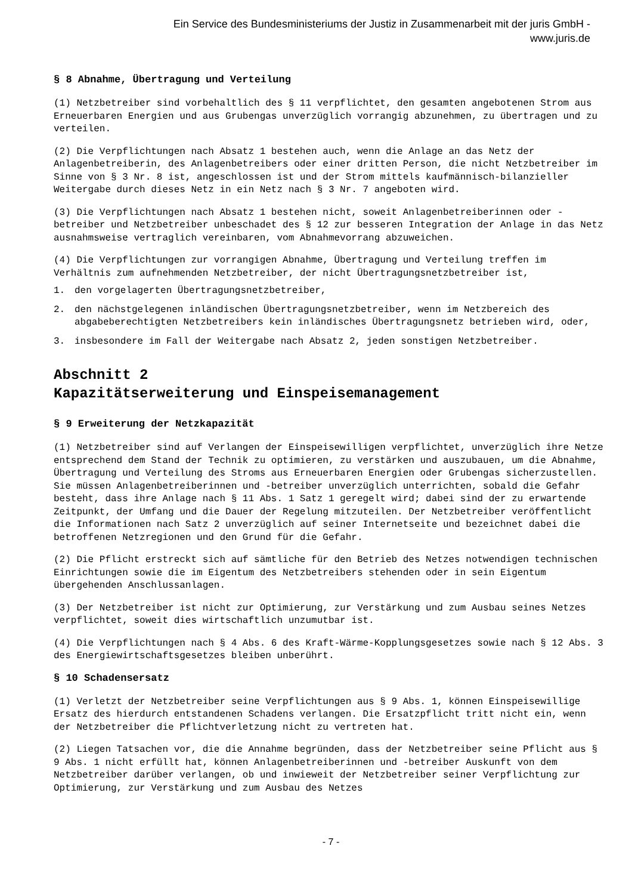Ein Service des Bundesministeriums der Justiz in Zusammenarbeit mit der juris GmbH -
www.juris.de
§ 8 Abnahme, Übertragung und Verteilung
(1) Netzbetreiber sind vorbehaltlich des § 11 verpflichtet, den gesamten angebotenen Strom aus Erneuerbaren Energien und aus Grubengas unverzüglich vorrangig abzunehmen, zu übertragen und zu verteilen.
(2) Die Verpflichtungen nach Absatz 1 bestehen auch, wenn die Anlage an das Netz der Anlagenbetreiberin, des Anlagenbetreibers oder einer dritten Person, die nicht Netzbetreiber im Sinne von § 3 Nr. 8 ist, angeschlossen ist und der Strom mittels kaufmännisch-bilanzieller Weitergabe durch dieses Netz in ein Netz nach § 3 Nr. 7 angeboten wird.
(3) Die Verpflichtungen nach Absatz 1 bestehen nicht, soweit Anlagenbetreiberinnen oder -betreiber und Netzbetreiber unbeschadet des § 12 zur besseren Integration der Anlage in das Netz ausnahmsweise vertraglich vereinbaren, vom Abnahmevorrang abzuweichen.
(4) Die Verpflichtungen zur vorrangigen Abnahme, Übertragung und Verteilung treffen im Verhältnis zum aufnehmenden Netzbetreiber, der nicht Übertragungsnetzbetreiber ist,
1. den vorgelagerten Übertragungsnetzbetreiber,
2. den nächstgelegenen inländischen Übertragungsnetzbetreiber, wenn im Netzbereich des abgabeberechtigten Netzbetreibers kein inländisches Übertragungsnetz betrieben wird, oder,
3. insbesondere im Fall der Weitergabe nach Absatz 2, jeden sonstigen Netzbetreiber.
Abschnitt 2
Kapazitätserweiterung und Einspeisemanagement
§ 9 Erweiterung der Netzkapazität
(1) Netzbetreiber sind auf Verlangen der Einspeisewilligen verpflichtet, unverzüglich ihre Netze entsprechend dem Stand der Technik zu optimieren, zu verstärken und auszubauen, um die Abnahme, Übertragung und Verteilung des Stroms aus Erneuerbaren Energien oder Grubengas sicherzustellen. Sie müssen Anlagenbetreiberinnen und -betreiber unverzüglich unterrichten, sobald die Gefahr besteht, dass ihre Anlage nach § 11 Abs. 1 Satz 1 geregelt wird; dabei sind der zu erwartende Zeitpunkt, der Umfang und die Dauer der Regelung mitzuteilen. Der Netzbetreiber veröffentlicht die Informationen nach Satz 2 unverzüglich auf seiner Internetseite und bezeichnet dabei die betroffenen Netzregionen und den Grund für die Gefahr.
(2) Die Pflicht erstreckt sich auf sämtliche für den Betrieb des Netzes notwendigen technischen Einrichtungen sowie die im Eigentum des Netzbetreibers stehenden oder in sein Eigentum übergehenden Anschlussanlagen.
(3) Der Netzbetreiber ist nicht zur Optimierung, zur Verstärkung und zum Ausbau seines Netzes verpflichtet, soweit dies wirtschaftlich unzumutbar ist.
(4) Die Verpflichtungen nach § 4 Abs. 6 des Kraft-Wärme-Kopplungsgesetzes sowie nach § 12 Abs. 3 des Energiewirtschaftsgesetzes bleiben unberührt.
§ 10 Schadensersatz
(1) Verletzt der Netzbetreiber seine Verpflichtungen aus § 9 Abs. 1, können Einspeisewillige Ersatz des hierdurch entstandenen Schadens verlangen. Die Ersatzpflicht tritt nicht ein, wenn der Netzbetreiber die Pflichtverletzung nicht zu vertreten hat.
(2) Liegen Tatsachen vor, die die Annahme begründen, dass der Netzbetreiber seine Pflicht aus § 9 Abs. 1 nicht erfüllt hat, können Anlagenbetreiberinnen und -betreiber Auskunft von dem Netzbetreiber darüber verlangen, ob und inwieweit der Netzbetreiber seiner Verpflichtung zur Optimierung, zur Verstärkung und zum Ausbau des Netzes
- 7 -